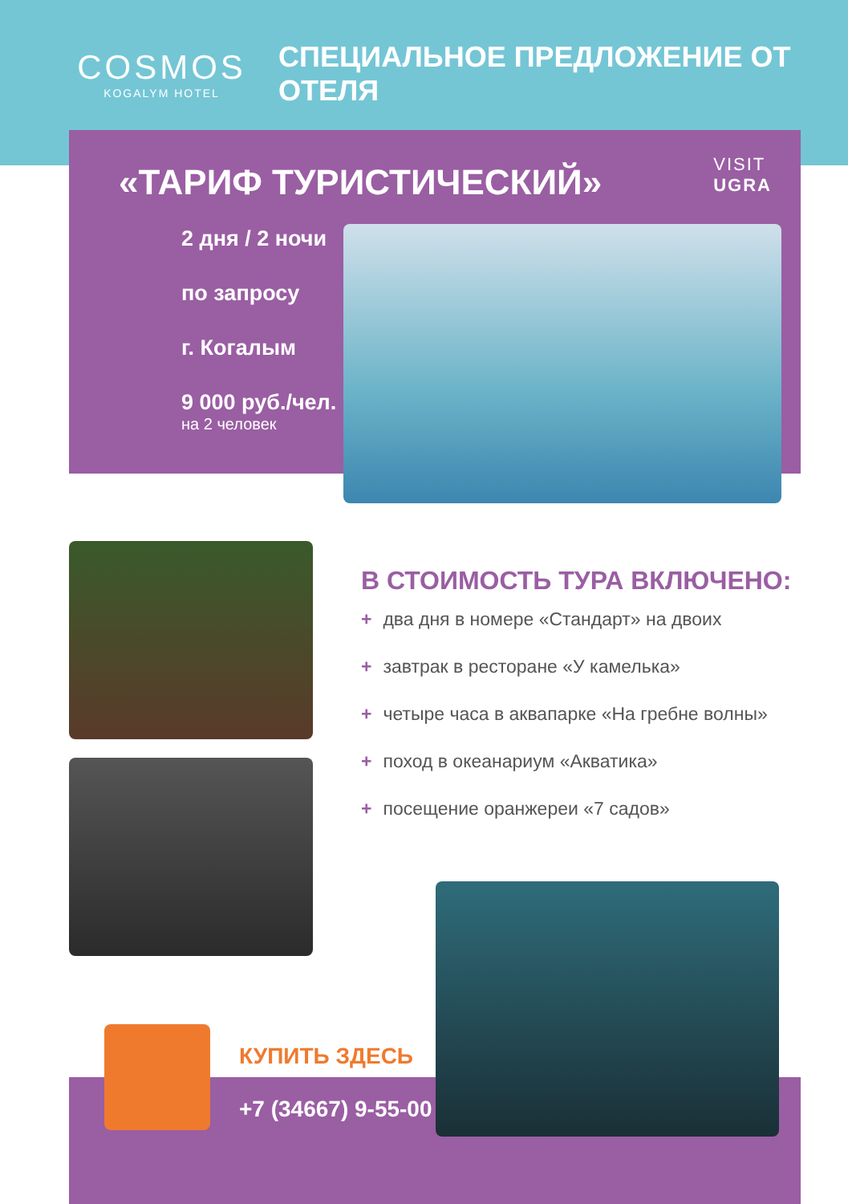COSMOS
KOGALYM HOTEL
СПЕЦИАЛЬНОЕ ПРЕДЛОЖЕНИЕ ОТ ОТЕЛЯ
«ТАРИФ ТУРИСТИЧЕСКИЙ»
VISIT
UGRA
2 дня / 2 ночи
по запросу
г. Когалым
9 000 руб./чел.
на 2 человек
В СТОИМОСТЬ ТУРА ВКЛЮЧЕНО:
+ два дня в номере «Стандарт» на двоих
+ завтрак в ресторане «У камелька»
+ четыре часа в аквапарке «На гребне волны»
+ поход в океанариум «Акватика»
+ посещение оранжереи «7 садов»
КУПИТЬ ЗДЕСЬ
+7 (34667) 9-55-00